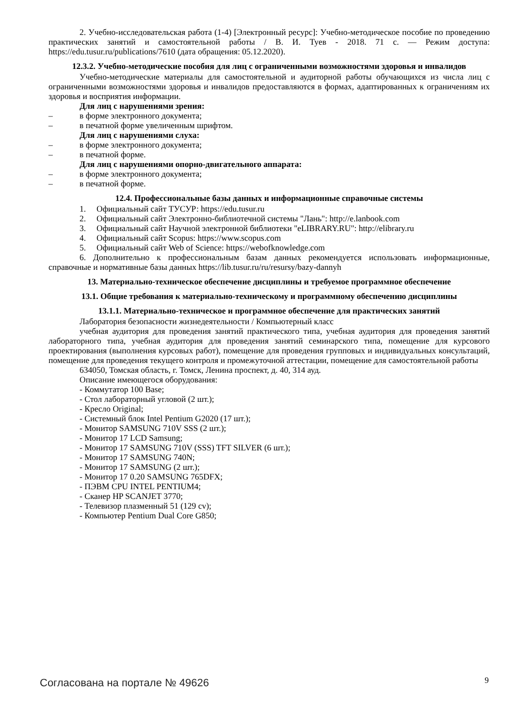2. Учебно-исследовательская работа (1-4) [Электронный ресурс]: Учебно-методическое пособие по проведению практических занятий и самостоятельной работы / В. И. Туев - 2018. 71 с. — Режим доступа: https://edu.tusur.ru/publications/7610 (дата обращения: 05.12.2020).
12.3.2. Учебно-методические пособия для лиц с ограниченными возможностями здоровья и инвалидов
Учебно-методические материалы для самостоятельной и аудиторной работы обучающихся из числа лиц с ограниченными возможностями здоровья и инвалидов предоставляются в формах, адаптированных к ограничениям их здоровья и восприятия информации.
Для лиц с нарушениями зрения:
– в форме электронного документа;
– в печатной форме увеличенным шрифтом.
Для лиц с нарушениями слуха:
– в форме электронного документа;
– в печатной форме.
Для лиц с нарушениями опорно-двигательного аппарата:
– в форме электронного документа;
– в печатной форме.
12.4. Профессиональные базы данных и информационные справочные системы
1. Официальный сайт ТУСУР: https://edu.tusur.ru
2. Официальный сайт Электронно-библиотечной системы "Лань": http://e.lanbook.com
3. Официальный сайт Научной электронной библиотеки "eLIBRARY.RU": http://elibrary.ru
4. Официальный сайт Scopus: https://www.scopus.com
5. Официальный сайт Web of Science: https://webofknowledge.com
6. Дополнительно к профессиональным базам данных рекомендуется использовать информационные, справочные и нормативные базы данных https://lib.tusur.ru/ru/resursy/bazy-dannyh
13. Материально-техническое обеспечение дисциплины и требуемое программное обеспечение
13.1. Общие требования к материально-техническому и программному обеспечению дисциплины
13.1.1. Материально-техническое и программное обеспечение для практических занятий
Лаборатория безопасности жизнедеятельности / Компьютерный класс
учебная аудитория для проведения занятий практического типа, учебная аудитория для проведения занятий лабораторного типа, учебная аудитория для проведения занятий семинарского типа, помещение для курсового проектирования (выполнения курсовых работ), помещение для проведения групповых и индивидуальных консультаций, помещение для проведения текущего контроля и промежуточной аттестации, помещение для самостоятельной работы
634050, Томская область, г. Томск, Ленина проспект, д. 40, 314 ауд.
Описание имеющегося оборудования:
- Коммутатор 100 Base;
- Стол лабораторный угловой (2 шт.);
- Кресло Original;
- Системный блок Intel Pentium G2020 (17 шт.);
- Монитор SAMSUNG 710V SSS (2 шт.);
- Монитор 17 LCD Samsung;
- Монитор 17 SAMSUNG 710V (SSS) TFT SILVER (6 шт.);
- Монитор 17 SAMSUNG 740N;
- Монитор 17 SAMSUNG (2 шт.);
- Монитор 17 0.20 SAMSUNG 765DFX;
- ПЭВМ CPU INTEL PENTIUM4;
- Сканер HP SCANJET 3770;
- Телевизор плазменный 51 (129 cv);
- Компьютер Pentium Dual Core G850;
Согласована на портале № 49626 9